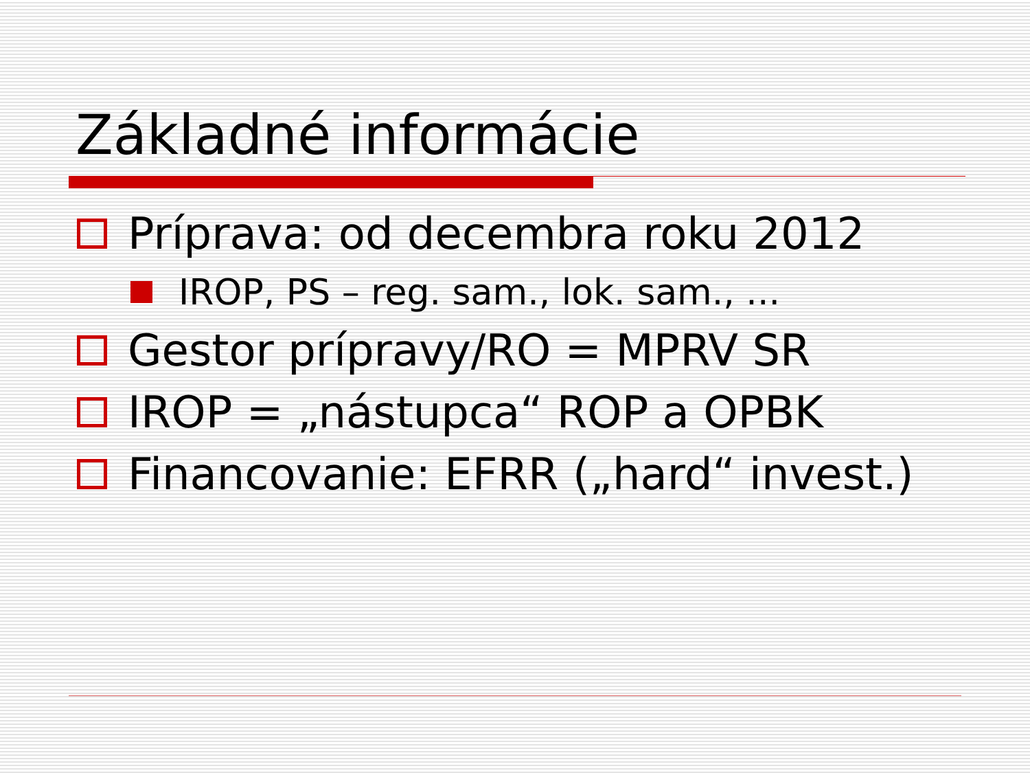Základné informácie
Príprava: od decembra roku 2012
IROP, PS – reg. sam., lok. sam., ...
Gestor prípravy/RO = MPRV SR
IROP = „nástupca“ ROP a OPBK
Financovanie: EFRR („hard“ invest.)